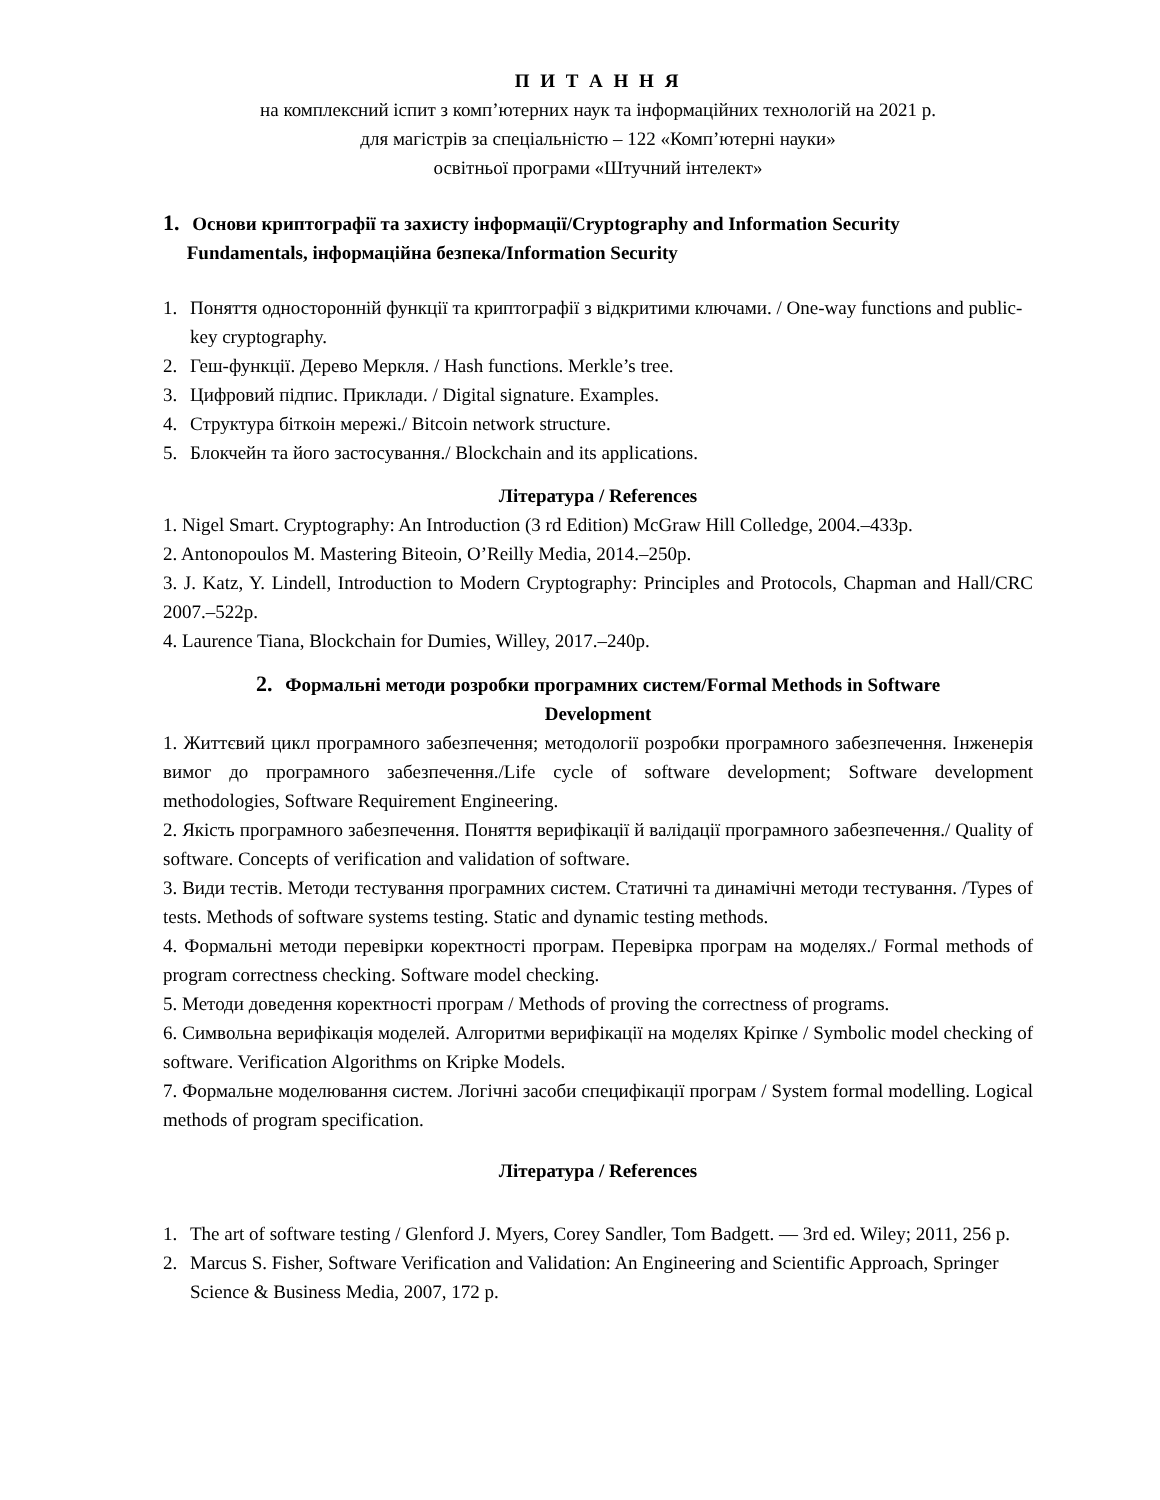П И Т А Н Н Я
на комплексний іспит з комп’ютерних наук та інформаційних технологій на 2021 р.
для магістрів за спеціальністю – 122 «Комп’ютерні науки»
освітньої програми «Штучний інтелект»
1. Основи криптографії та захисту інформації/Cryptography and Information Security
Fundamentals, інформаційна безпека/Information Security
1. Поняття односторонній функції та криптографії з відкритими ключами. / One-way functions and public-key cryptography.
2. Геш-функції. Дерево Меркля. / Hash functions. Merkle’s tree.
3. Цифровий підпис. Приклади. / Digital signature. Examples.
4. Структура біткоін мережі./ Bitcoin network structure.
5. Блокчейн та його застосування./ Blockchain and its applications.
Література / References
1. Nigel Smart. Cryptography: An Introduction (3 rd Edition) McGraw Hill Colledge, 2004.–433p.
2. Antonopoulos M. Mastering Biteoin, O’Reilly Media, 2014.–250p.
3. J. Katz, Y. Lindell, Introduction to Modern Cryptography: Principles and Protocols, Chapman and Hall/CRC 2007.–522p.
4. Laurence Tiana, Blockchain for Dumies, Willey, 2017.–240p.
2. Формальні методи розробки програмних систем/Formal Methods in Software
Development
1. Життєвий цикл програмного забезпечення; методології розробки програмного забезпечення. Інженерія вимог до програмного забезпечення./Life cycle of software development; Software development methodologies, Software Requirement Engineering.
2. Якість програмного забезпечення. Поняття верифікації й валідації програмного забезпечення./ Quality of software. Concepts of verification and validation of software.
3. Види тестів. Методи тестування програмних систем. Статичні та динамічні методи тестування. /Types of tests. Methods of software systems testing. Static and dynamic testing methods.
4. Формальні методи перевірки коректності програм. Перевірка програм на моделях./ Formal methods of program correctness checking. Software model checking.
5. Методи доведення коректності програм / Methods of proving the correctness of programs.
6. Символьна верифікація моделей. Алгоритми верифікації на моделях Кріпке / Symbolic model checking of software. Verification Algorithms on Kripke Models.
7. Формальне моделювання систем. Логічні засоби специфікації програм / System formal modelling. Logical methods of program specification.
Література / References
1. The art of software testing / Glenford J. Myers, Corey Sandler, Tom Badgett. — 3rd ed. Wiley; 2011, 256 p.
2. Marcus S. Fisher, Software Verification and Validation: An Engineering and Scientific Approach, Springer Science & Business Media, 2007, 172 p.